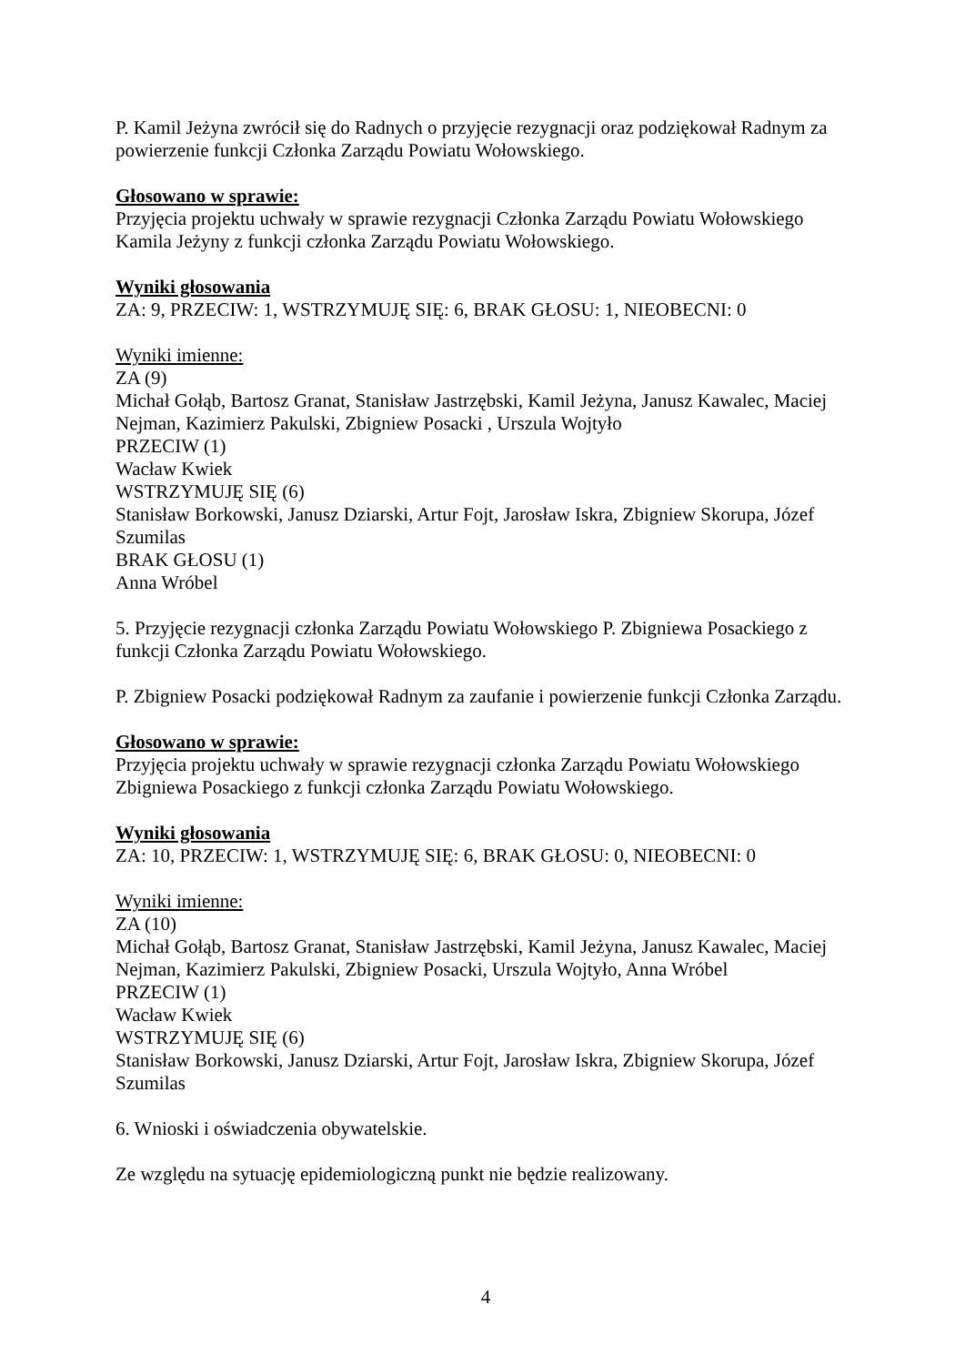P. Kamil Jeżyna zwrócił się do Radnych o przyjęcie rezygnacji oraz podziękował Radnym za powierzenie funkcji Członka Zarządu Powiatu Wołowskiego.
Głosowano w sprawie:
Przyjęcia projektu uchwały w sprawie rezygnacji Członka Zarządu Powiatu Wołowskiego Kamila Jeżyny z funkcji członka Zarządu Powiatu Wołowskiego.
Wyniki głosowania
ZA: 9, PRZECIW: 1, WSTRZYMUJĘ SIĘ: 6, BRAK GŁOSU: 1, NIEOBECNI: 0
Wyniki imienne:
ZA (9)
Michał Gołąb, Bartosz Granat, Stanisław Jastrzębski, Kamil Jeżyna, Janusz Kawalec, Maciej Nejman, Kazimierz Pakulski, Zbigniew Posacki , Urszula Wojtyło
PRZECIW (1)
Wacław Kwiek
WSTRZYMUJĘ SIĘ (6)
Stanisław Borkowski, Janusz Dziarski, Artur Fojt, Jarosław Iskra, Zbigniew Skorupa, Józef Szumilas
BRAK GŁOSU (1)
Anna Wróbel
5. Przyjęcie rezygnacji członka Zarządu Powiatu Wołowskiego P. Zbigniewa Posackiego z funkcji Członka Zarządu Powiatu Wołowskiego.
P. Zbigniew Posacki podziękował Radnym za zaufanie i powierzenie funkcji Członka Zarządu.
Głosowano w sprawie:
Przyjęcia projektu uchwały w sprawie rezygnacji członka Zarządu Powiatu Wołowskiego Zbigniewa Posackiego z funkcji członka Zarządu Powiatu Wołowskiego.
Wyniki głosowania
ZA: 10, PRZECIW: 1, WSTRZYMUJĘ SIĘ: 6, BRAK GŁOSU: 0, NIEOBECNI: 0
Wyniki imienne:
ZA (10)
Michał Gołąb, Bartosz Granat, Stanisław Jastrzębski, Kamil Jeżyna, Janusz Kawalec, Maciej Nejman, Kazimierz Pakulski, Zbigniew Posacki, Urszula Wojtyło, Anna Wróbel
PRZECIW (1)
Wacław Kwiek
WSTRZYMUJĘ SIĘ (6)
Stanisław Borkowski, Janusz Dziarski, Artur Fojt, Jarosław Iskra, Zbigniew Skorupa, Józef Szumilas
6. Wnioski i oświadczenia obywatelskie.
Ze względu na sytuację epidemiologiczną punkt nie będzie realizowany.
4